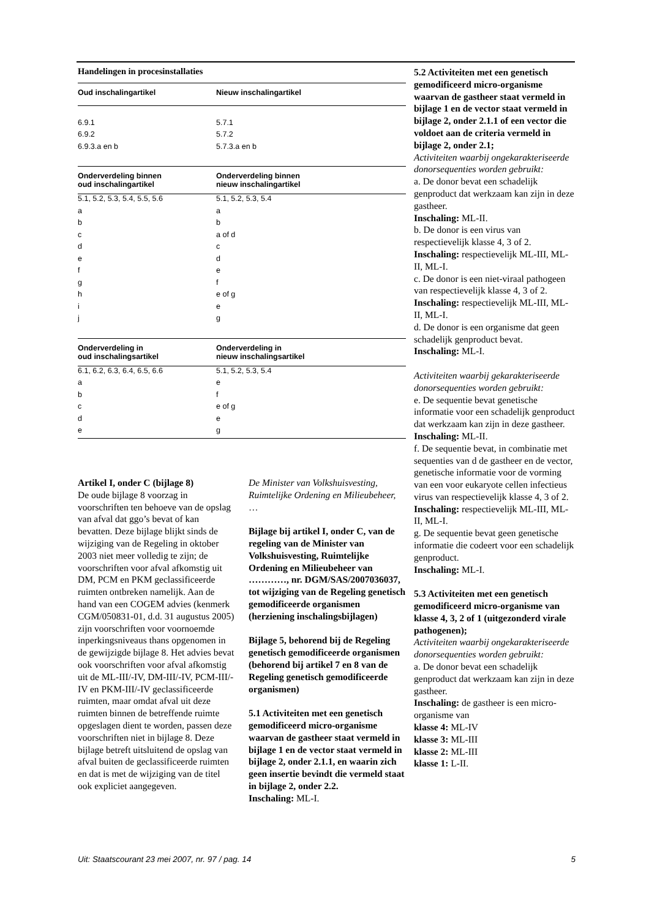Handelingen in procesinstallaties
| Oud inschalingartikel | Nieuw inschalingartikel |
| --- | --- |
| 6.9.1 | 5.7.1 |
| 6.9.2 | 5.7.2 |
| 6.9.3.a en b | 5.7.3.a en b |
| Onderverdeling binnen oud inschalingartikel | Onderverdeling binnen nieuw inschalingartikel |
| 5.1, 5.2, 5.3, 5.4, 5.5, 5.6 | 5.1, 5.2, 5.3, 5.4 |
| a | a |
| b | b |
| c | a of d |
| d | c |
| e | d |
| f | e |
| g | f |
| h | e of g |
| i | e |
| j | g |
| Onderverdeling in oud inschalingsartikel | Onderverdeling in nieuw inschalingsartikel |
| 6.1, 6.2, 6.3, 6.4, 6.5, 6.6 | 5.1, 5.2, 5.3, 5.4 |
| a | e |
| b | f |
| c | e of g |
| d | e |
| e | g |
Artikel I, onder C (bijlage 8)
De oude bijlage 8 voorzag in voorschriften ten behoeve van de opslag van afval dat ggo’s bevat of kan bevatten. Deze bijlage blijkt sinds de wijziging van de Regeling in oktober 2003 niet meer volledig te zijn; de voorschriften voor afval afkomstig uit DM, PCM en PKM geclassificeerde ruimten ontbreken namelijk. Aan de hand van een COGEM advies (kenmerk CGM/050831-01, d.d. 31 augustus 2005) zijn voorschriften voor voornoemde inperkingsniveaus thans opgenomen in de gewijzigde bijlage 8. Het advies bevat ook voorschriften voor afval afkomstig uit de ML-III/-IV, DM-III/-IV, PCM-III/-IV en PKM-III/-IV geclassificeerde ruimten, maar omdat afval uit deze ruimten binnen de betreffende ruimte opgeslagen dient te worden, passen deze voorschriften niet in bijlage 8. Deze bijlage betreft uitsluitend de opslag van afval buiten de geclassificeerde ruimten en dat is met de wijziging van de titel ook expliciet aangegeven.
De Minister van Volkshuisvesting, Ruimtelijke Ordening en Milieubeheer,
…
Bijlage bij artikel I, onder C, van de regeling van de Minister van Volkshuisvesting, Ruimtelijke Ordening en Milieubeheer van …………, nr. DGM/SAS/2007036037, tot wijziging van de Regeling genetisch gemodificeerde organismen (herziening inschalingsbijlagen)
Bijlage 5, behorend bij de Regeling genetisch gemodificeerde organismen (behorend bij artikel 7 en 8 van de Regeling genetisch gemodificeerde organismen)
5.1 Activiteiten met een genetisch gemodificeerd micro-organisme waarvan de gastheer staat vermeld in bijlage 1 en de vector staat vermeld in bijlage 2, onder 2.1.1, en waarin zich geen insertie bevindt die vermeld staat in bijlage 2, onder 2.2.
Inschaling: ML-I.
5.2 Activiteiten met een genetisch gemodificeerd micro-organisme waarvan de gastheer staat vermeld in bijlage 1 en de vector staat vermeld in bijlage 2, onder 2.1.1 of een vector die voldoet aan de criteria vermeld in bijlage 2, onder 2.1;
Activiteiten waarbij ongekarakteriseerde donorsequenties worden gebruikt:
a. De donor bevat een schadelijk genproduct dat werkzaam kan zijn in deze gastheer.
Inschaling: ML-II.
b. De donor is een virus van respectievelijk klasse 4, 3 of 2.
Inschaling: respectievelijk ML-III, ML-II, ML-I.
c. De donor is een niet-viraal pathogeen van respectievelijk klasse 4, 3 of 2.
Inschaling: respectievelijk ML-III, ML-II, ML-I.
d. De donor is een organisme dat geen schadelijk genproduct bevat.
Inschaling: ML-I.
Activiteiten waarbij gekarakteriseerde donorsequenties worden gebruikt:
e. De sequentie bevat genetische informatie voor een schadelijk genproduct dat werkzaam kan zijn in deze gastheer.
Inschaling: ML-II.
f. De sequentie bevat, in combinatie met sequenties van d de gastheer en de vector, genetische informatie voor de vorming van een voor eukaryote cellen infectieus virus van respectievelijk klasse 4, 3 of 2.
Inschaling: respectievelijk ML-III, ML-II, ML-I.
g. De sequentie bevat geen genetische informatie die codeert voor een schadelijk genproduct.
Inschaling: ML-I.
5.3 Activiteiten met een genetisch gemodificeerd micro-organisme van klasse 4, 3, 2 of 1 (uitgezonderd virale pathogenen);
Activiteiten waarbij ongekarakteriseerde donorsequenties worden gebruikt:
a. De donor bevat een schadelijk genproduct dat werkzaam kan zijn in deze gastheer.
Inschaling: de gastheer is een micro-organisme van
klasse 4: ML-IV
klasse 3: ML-III
klasse 2: ML-III
klasse 1: L-II.
Uit: Staatscourant 23 mei 2007, nr. 97 / pag. 14 5